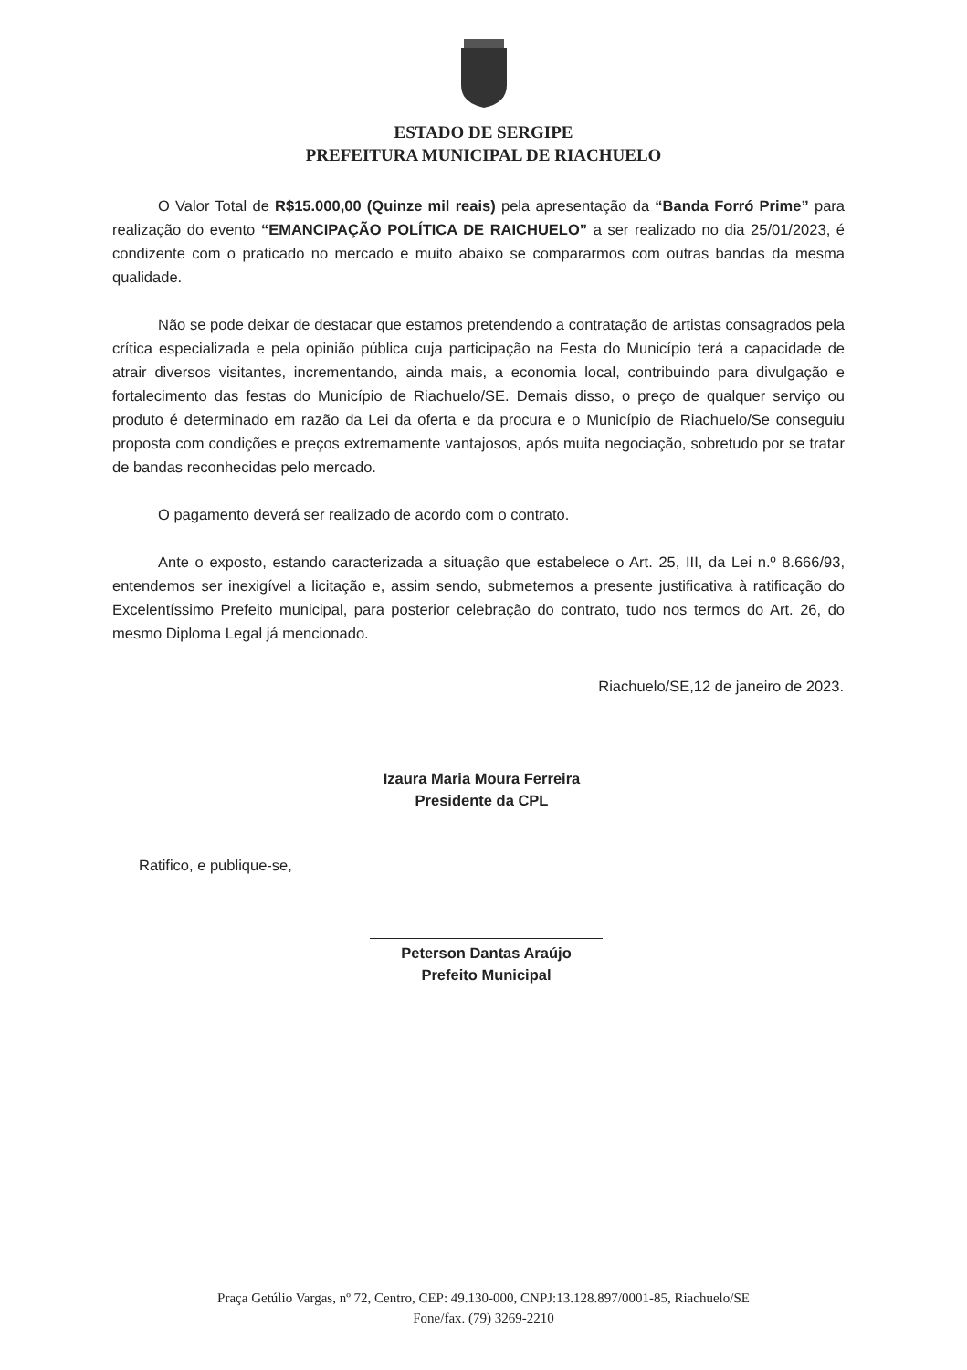ESTADO DE SERGIPE
PREFEITURA MUNICIPAL DE RIACHUELO
O Valor Total de R$15.000,00 (Quinze mil reais) pela apresentação da “Banda Forró Prime” para realização do evento “EMANCIPAÇÃO POLÍTICA DE RAICHUELO” a ser realizado no dia 25/01/2023, é condizente com o praticado no mercado e muito abaixo se compararmos com outras bandas da mesma qualidade.
Não se pode deixar de destacar que estamos pretendendo a contratação de artistas consagrados pela crítica especializada e pela opinião pública cuja participação na Festa do Município terá a capacidade de atrair diversos visitantes, incrementando, ainda mais, a economia local, contribuindo para divulgação e fortalecimento das festas do Município de Riachuelo/SE. Demais disso, o preço de qualquer serviço ou produto é determinado em razão da Lei da oferta e da procura e o Município de Riachuelo/Se conseguiu proposta com condições e preços extremamente vantajosos, após muita negociação, sobretudo por se tratar de bandas reconhecidas pelo mercado.
O pagamento deverá ser realizado de acordo com o contrato.
Ante o exposto, estando caracterizada a situação que estabelece o Art. 25, III, da Lei n.º 8.666/93, entendemos ser inexigível a licitação e, assim sendo, submetemos a presente justificativa à ratificação do Excelentíssimo Prefeito municipal, para posterior celebração do contrato, tudo nos termos do Art. 26, do mesmo Diploma Legal já mencionado.
Riachuelo/SE,12 de janeiro de 2023.
Izaura Maria Moura Ferreira
Presidente da CPL
Ratifico, e publique-se,
Peterson Dantas Araújo
Prefeito Municipal
Praça Getúlio Vargas, nº 72, Centro, CEP: 49.130-000, CNPJ:13.128.897/0001-85, Riachuelo/SE
Fone/fax. (79) 3269-2210